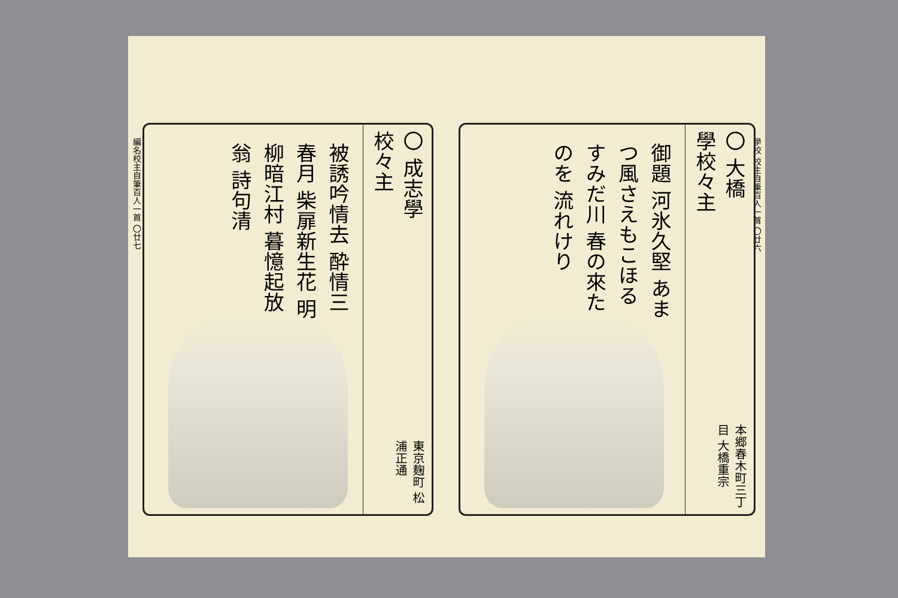學校 校主自筆百人一首 〇廿六
〇 大橋學校々主
本郷春木町三丁目 大橋重宗
御題 河氷久堅 あまつ風さえもこほる すみだ川 春の來たのを 流れけり
編名校主自筆百人一首 〇廿七
〇 成志學校々主
東京麹町 松浦正通
被誘吟情去 酔情三春月 柴扉新生花 明柳暗江村 暮憶起放翁 詩句清